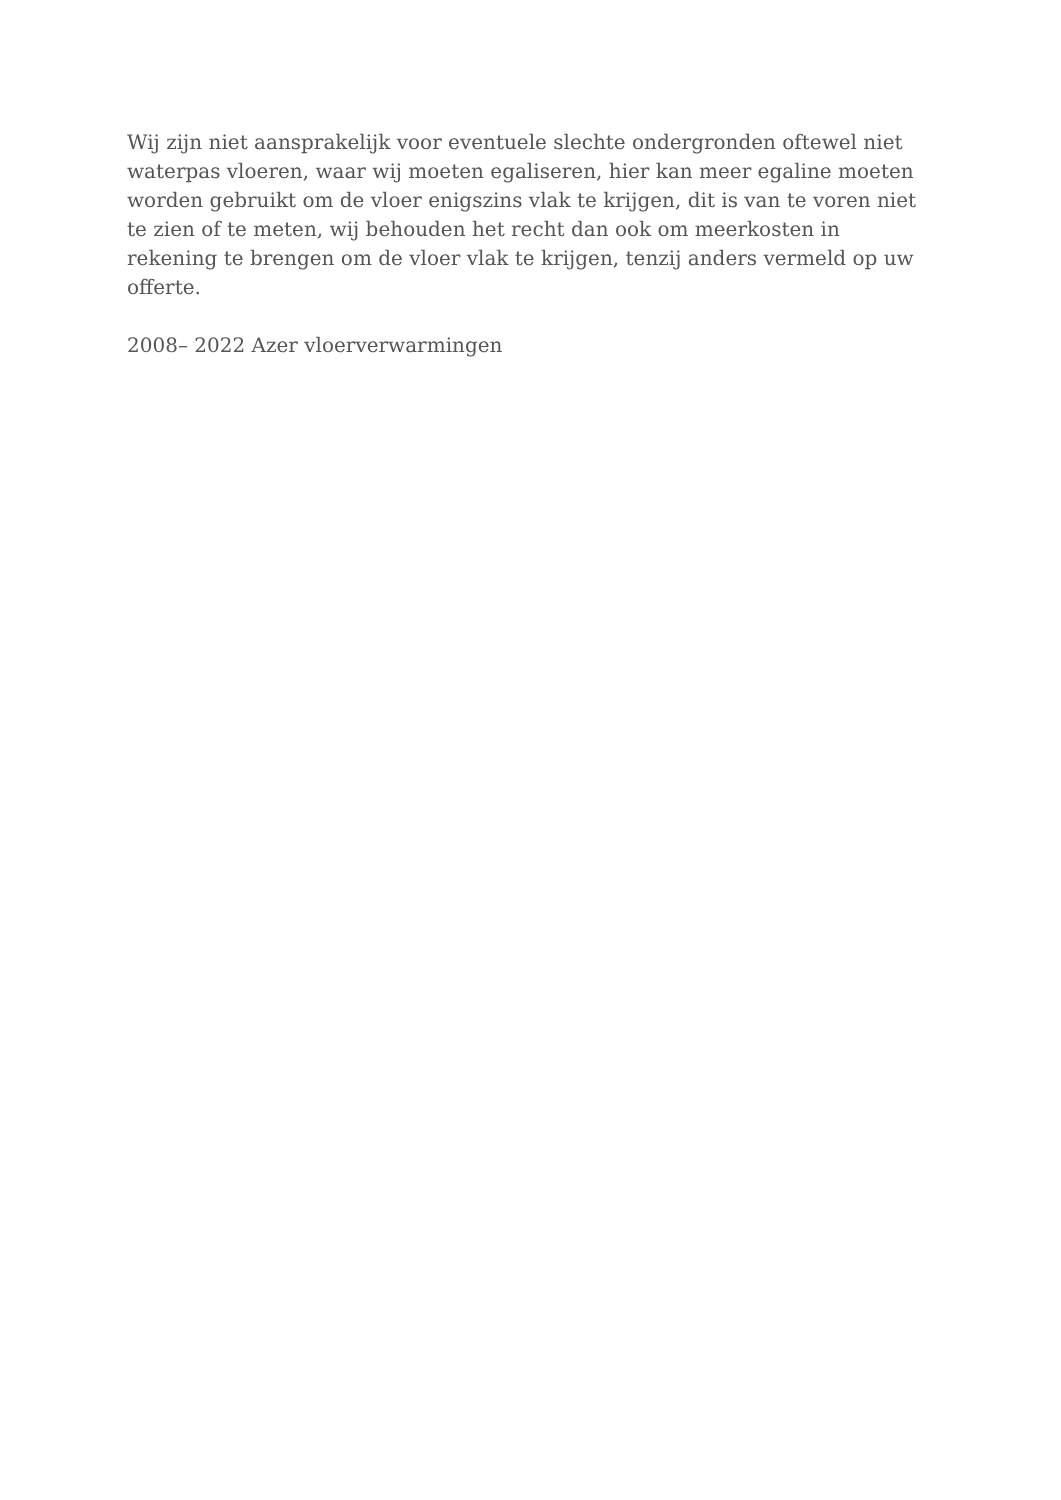Wij zijn niet aansprakelijk voor eventuele slechte ondergronden oftewel niet
waterpas vloeren, waar wij moeten egaliseren, hier kan meer egaline moeten
worden gebruikt om de vloer enigszins vlak te krijgen, dit is van te voren niet
te zien of te meten, wij behouden het recht dan ook om meerkosten in
rekening te brengen om de vloer vlak te krijgen, tenzij anders vermeld op uw
offerte.
2008– 2022 Azer vloerverwarmingen